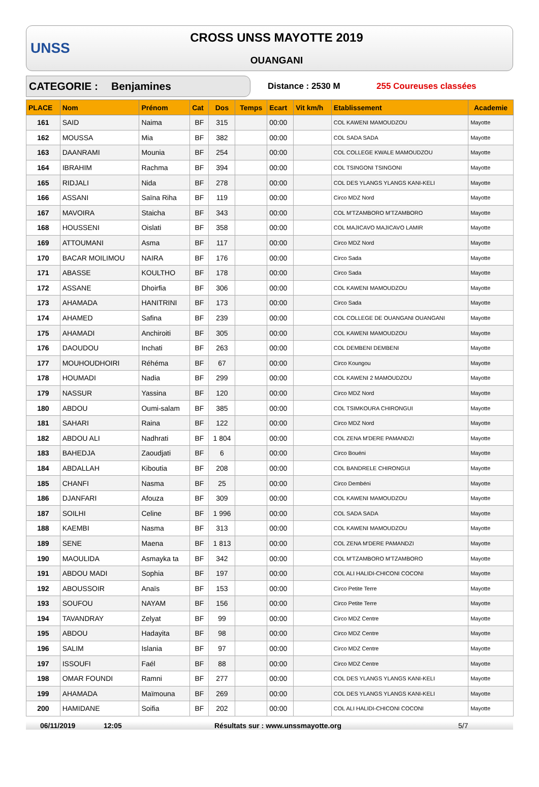UNSS
CROSS UNSS MAYOTTE 2019
OUANGANI
CATEGORIE : Benjamines
Distance : 2530 M 255 Coureuses classées
| PLACE | Nom | Prénom | Cat | Dos | Temps | Ecart | Vit km/h | Etablissement | Academie |
| --- | --- | --- | --- | --- | --- | --- | --- | --- | --- |
| 161 | SAID | Naima | BF | 315 | | 00:00 | | COL KAWENI MAMOUDZOU | Mayotte |
| 162 | MOUSSA | Mia | BF | 382 | | 00:00 | | COL SADA SADA | Mayotte |
| 163 | DAANRAMI | Mounia | BF | 254 | | 00:00 | | COL COLLEGE KWALE MAMOUDZOU | Mayotte |
| 164 | IBRAHIM | Rachma | BF | 394 | | 00:00 | | COL TSINGONI TSINGONI | Mayotte |
| 165 | RIDJALI | Nida | BF | 278 | | 00:00 | | COL DES YLANGS YLANGS KANI-KELI | Mayotte |
| 166 | ASSANI | Saïna Riha | BF | 119 | | 00:00 | | Circo MDZ Nord | Mayotte |
| 167 | MAVOIRA | Staicha | BF | 343 | | 00:00 | | COL M'TZAMBORO M'TZAMBORO | Mayotte |
| 168 | HOUSSENI | Oislati | BF | 358 | | 00:00 | | COL MAJICAVO MAJICAVO LAMIR | Mayotte |
| 169 | ATTOUMANI | Asma | BF | 117 | | 00:00 | | Circo MDZ Nord | Mayotte |
| 170 | BACAR MOILIMOU | NAIRA | BF | 176 | | 00:00 | | Circo Sada | Mayotte |
| 171 | ABASSE | KOULTHO | BF | 178 | | 00:00 | | Circo Sada | Mayotte |
| 172 | ASSANE | Dhoirfia | BF | 306 | | 00:00 | | COL KAWENI MAMOUDZOU | Mayotte |
| 173 | AHAMADA | HANITRINI | BF | 173 | | 00:00 | | Circo Sada | Mayotte |
| 174 | AHAMED | Safina | BF | 239 | | 00:00 | | COL COLLEGE DE OUANGANI OUANGANI | Mayotte |
| 175 | AHAMADI | Anchiroiti | BF | 305 | | 00:00 | | COL KAWENI MAMOUDZOU | Mayotte |
| 176 | DAOUDOU | Inchati | BF | 263 | | 00:00 | | COL DEMBENI DEMBENI | Mayotte |
| 177 | MOUHOUDHOIRI | Réhéma | BF | 67 | | 00:00 | | Circo Koungou | Mayotte |
| 178 | HOUMADI | Nadia | BF | 299 | | 00:00 | | COL KAWENI 2 MAMOUDZOU | Mayotte |
| 179 | NASSUR | Yassina | BF | 120 | | 00:00 | | Circo MDZ Nord | Mayotte |
| 180 | ABDOU | Oumi-salam | BF | 385 | | 00:00 | | COL TSIMKOURA CHIRONGUI | Mayotte |
| 181 | SAHARI | Raina | BF | 122 | | 00:00 | | Circo MDZ Nord | Mayotte |
| 182 | ABDOU ALI | Nadhrati | BF | 1 804 | | 00:00 | | COL ZENA M'DERE PAMANDZI | Mayotte |
| 183 | BAHEDJA | Zaoudjati | BF | 6 | | 00:00 | | Circo Bouéni | Mayotte |
| 184 | ABDALLAH | Kiboutia | BF | 208 | | 00:00 | | COL BANDRELE CHIRONGUI | Mayotte |
| 185 | CHANFI | Nasma | BF | 25 | | 00:00 | | Circo Dembéni | Mayotte |
| 186 | DJANFARI | Afouza | BF | 309 | | 00:00 | | COL KAWENI MAMOUDZOU | Mayotte |
| 187 | SOILHI | Celine | BF | 1 996 | | 00:00 | | COL SADA SADA | Mayotte |
| 188 | KAEMBI | Nasma | BF | 313 | | 00:00 | | COL KAWENI MAMOUDZOU | Mayotte |
| 189 | SENE | Maena | BF | 1 813 | | 00:00 | | COL ZENA M'DERE PAMANDZI | Mayotte |
| 190 | MAOULIDA | Asmayka ta | BF | 342 | | 00:00 | | COL M'TZAMBORO M'TZAMBORO | Mayotte |
| 191 | ABDOU MADI | Sophia | BF | 197 | | 00:00 | | COL ALI HALIDI-CHICONI COCONI | Mayotte |
| 192 | ABOUSSOIR | Anaïs | BF | 153 | | 00:00 | | Circo Petite Terre | Mayotte |
| 193 | SOUFOU | NAYAM | BF | 156 | | 00:00 | | Circo Petite Terre | Mayotte |
| 194 | TAVANDRAY | Zelyat | BF | 99 | | 00:00 | | Circo MDZ Centre | Mayotte |
| 195 | ABDOU | Hadayita | BF | 98 | | 00:00 | | Circo MDZ Centre | Mayotte |
| 196 | SALIM | Islania | BF | 97 | | 00:00 | | Circo MDZ Centre | Mayotte |
| 197 | ISSOUFI | Faél | BF | 88 | | 00:00 | | Circo MDZ Centre | Mayotte |
| 198 | OMAR FOUNDI | Ramni | BF | 277 | | 00:00 | | COL DES YLANGS YLANGS KANI-KELI | Mayotte |
| 199 | AHAMADA | Maïmouna | BF | 269 | | 00:00 | | COL DES YLANGS YLANGS KANI-KELI | Mayotte |
| 200 | HAMIDANE | Soifia | BF | 202 | | 00:00 | | COL ALI HALIDI-CHICONI COCONI | Mayotte |
06/11/2019 12:05 Résultats sur : www.unssmayotte.org 5/7